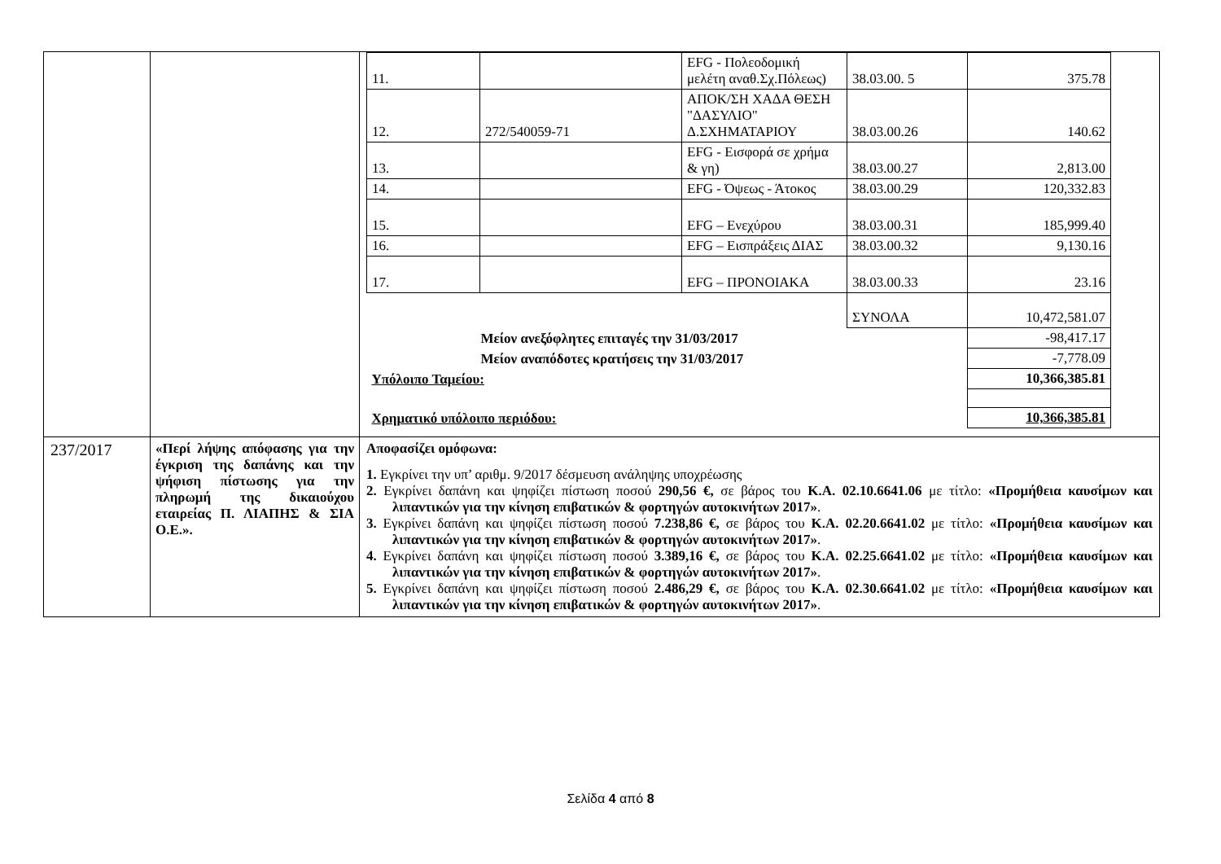| | | / 11. / / EFG - Πολεοδομική μελέτη αναθ.Σχ.Πόλεως) / 38.03.00. 5 / 375.78 / / 12. / 272/540059-71 / ΑΠΟΚ/ΣΗ ΧΑΔΑ ΘΕΣΗ "ΔΑΣΥΛΙΟ" Δ.ΣΧΗΜΑΤΑΡΙΟΥ / 38.03.00.26 / 140.62 / / 13. / / EFG - Εισφορά σε χρήμα & γη) / 38.03.00.27 / 2,813.00 / / 14. / / EFG - Όψεως - Άτοκος / 38.03.00.29 / 120,332.83 / / 15. / / EFG – Ενεχύρου / 38.03.00.31 / 185,999.40 / / 16. / / EFG – Εισπράξεις ΔΙΑΣ / 38.03.00.32 / 9,130.16 / / 17. / / EFG – ΠΡΟΝΟΙΑΚΑ / 38.03.00.33 / 23.16 / / / / / ΣΥΝΟΛΑ / 10,472,581.07 / / Μείον ανεξόφλητες επιταγές την 31/03/2017 / / / / -98,417.17 / / Μείον αναπόδοτες κρατήσεις την 31/03/2017 / / / / -7,778.09 / / Υπόλοιπο Ταμείου: / / / / 10,366,385.81 / / Χρηματικό υπόλοιπο περιόδου: / / / / 10,366,385.81 / |
| 237/2017 | «Περί λήψης απόφασης για την έγκριση της δαπάνης και την ψήφιση πίστωσης για την πληρωμή της δικαιούχου εταιρείας Π. ΛΙΑΠΗΣ & ΣΙΑ Ο.Ε.». | Αποφασίζει ομόφωνα: 1. Εγκρίνει την υπ’ αριθμ. 9/2017 δέσμευση ανάληψης υποχρέωσης 2. Εγκρίνει δαπάνη και ψηφίζει πίστωση ποσού 290,56 €, σε βάρος του Κ.Α. 02.10.6641.06 με τίτλο: «Προμήθεια καυσίμων και λιπαντικών για την κίνηση επιβατικών & φορτηγών αυτοκινήτων 2017» . 3. Εγκρίνει δαπάνη και ψηφίζει πίστωση ποσού 7.238,86 €, σε βάρος του Κ.Α. 02.20.6641.02 με τίτλο: «Προμήθεια καυσίμων και λιπαντικών για την κίνηση επιβατικών & φορτηγών αυτοκινήτων 2017» . 4. Εγκρίνει δαπάνη και ψηφίζει πίστωση ποσού 3.389,16 €, σε βάρος του Κ.Α. 02.25.6641.02 με τίτλο: «Προμήθεια καυσίμων και λιπαντικών για την κίνηση επιβατικών & φορτηγών αυτοκινήτων 2017» . 5. Εγκρίνει δαπάνη και ψηφίζει πίστωση ποσού 2.486,29 €, σε βάρος του Κ.Α. 02.30.6641.02 με τίτλο: «Προμήθεια καυσίμων και λιπαντικών για την κίνηση επιβατικών & φορτηγών αυτοκινήτων 2017» . |
Σελίδα 4 από 8